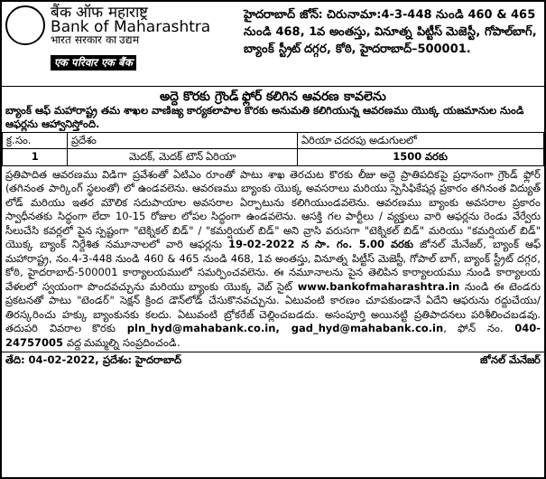बैंक ऑफ महाराष्ट्र
Bank of Maharashtra
भारत सरकार का उद्यम
एक परिवार एक बैंक
హైదరాబాద్ జోన్: చిరునామా:4-3-448 నుండి 460 & 465 నుండి 468, 1వ అంతస్తు, వినూత్న పిట్టీస్ మెజెస్టీ, గోపాల్‌బాగ్, బ్యాంక్ స్ట్రీట్ దగ్గర, కోఠి, హైదరాబాద్–500001.
అద్దె కొరకు గ్రౌండ్ ఫ్లోర్ కలిగిన ఆవరణ కావలెను
బ్యాంక్ ఆఫ్ మహారాష్ట్ర తమ శాఖల వాణిజ్య కార్యకలాపాల కొరకు అనుమతి కలిగియున్న ఆవరణము యొక్క యజమానుల నుండి ఆఫర్లను ఆహ్వానిస్తోంది.
| క్ర.సం. | ప్రదేశం | ఏరియా చదరపు అడుగులలో |
| --- | --- | --- |
| 1 | మెదక్, మెదక్ టౌన్ ఏరియా | 1500 వరకు |
ప్రతిపాదిత ఆవరణము విడిగా ప్రవేశంతో ఏటిఎం రూంతో పాటు శాఖ తెరచుట కొరకు లీజు అద్దె ప్రాతిపదికపై ప్రధానంగా గ్రౌండ్ ఫ్లోర్ (తగినంత పార్కింగ్ స్థలంతో) లో ఉండవలెను. ఆవరణము బ్యాంకు యొక్క అవసరాలు మరియు స్పెసిఫికేషన్ల ప్రకారం తగినంత విద్యుత్ లోడ్ మరియు ఇతర మౌలిక సదుపాయాల అవసరాల ఏర్పాటును కలిగియుండవలెను. ఆవరణము బ్యాంకు అవసరాల ప్రకారం స్వాధీనతకు సిద్ధంగా లేదా 10-15 రోజుల లోపల సిద్ధంగా ఉండవలెను. ఆసక్తి గల పార్టీలు / వ్యక్తులు వారి ఆఫర్లను రెండు వేర్వేరు సీలుచేసి కవర్లలో పైన స్పష్టంగా "టెక్నికల్ బిడ్" / "కమర్షియల్ బిడ్" అని వ్రాసి వరుసగా "టెక్నికల్ బిడ్" మరియు "కమర్షియల్ బిడ్" యొక్క బ్యాంక్ నిర్దేశిత నమూనాలలో వారి ఆఫర్లను 19-02-2022 న సా. గం. 5.00 వరకు జోనల్ మేనేజర్, బ్యాంక్ ఆఫ్ మహారాష్ట్ర, నం.4-3-448 నుండి 460 & 465 నుండి 468, 1వ అంతస్తు, వినూత్న పిట్టీస్ మెజెస్టీ, గోపాల్ బాగ్, బ్యాంక్ స్ట్రీట్ దగ్గర, కోఠి, హైదరాబాద్-500001 కార్యాలయములో సమర్పించవలెను. ఈ నమూనాలను పైన తెలిపిన కార్యాలయము నుండి కార్యాలయ వేళలలో స్వయంగా పొందవచ్చును మరియు బ్యాంకు యొక్క వెబ్ సైట్ www.bankofmaharashtra.in నుండి ఈ టెండరు ప్రకటనతో పాటు "టెండర్" సెక్షన్ క్రింద డౌన్‌లోడ్ చేసుకొనవచ్చును. ఏటువంటి కారణం చూపకుండానే ఏదేని ఆఫరును రద్దుచేయు/తిరస్కరించు హక్కు బ్యాంకునకు కలదు. ఏటువంటి బ్రోకరేజ్ చెల్లించబడదు. అసంపూర్తి అయినట్టి ప్రతిపాదనలు పరిశీలించబడవు. తదుపరి వివరాల కొరకు pln_hyd@mahabank.co.in, gad_hyd@mahabank.co.in, ఫోన్ నం. 040-24757005 వద్ద మమ్మల్ని సంప్రదించండి.
తేది: 04-02-2022, ప్రదేశం: హైదరాబాద్ జోనల్ మేనేజర్